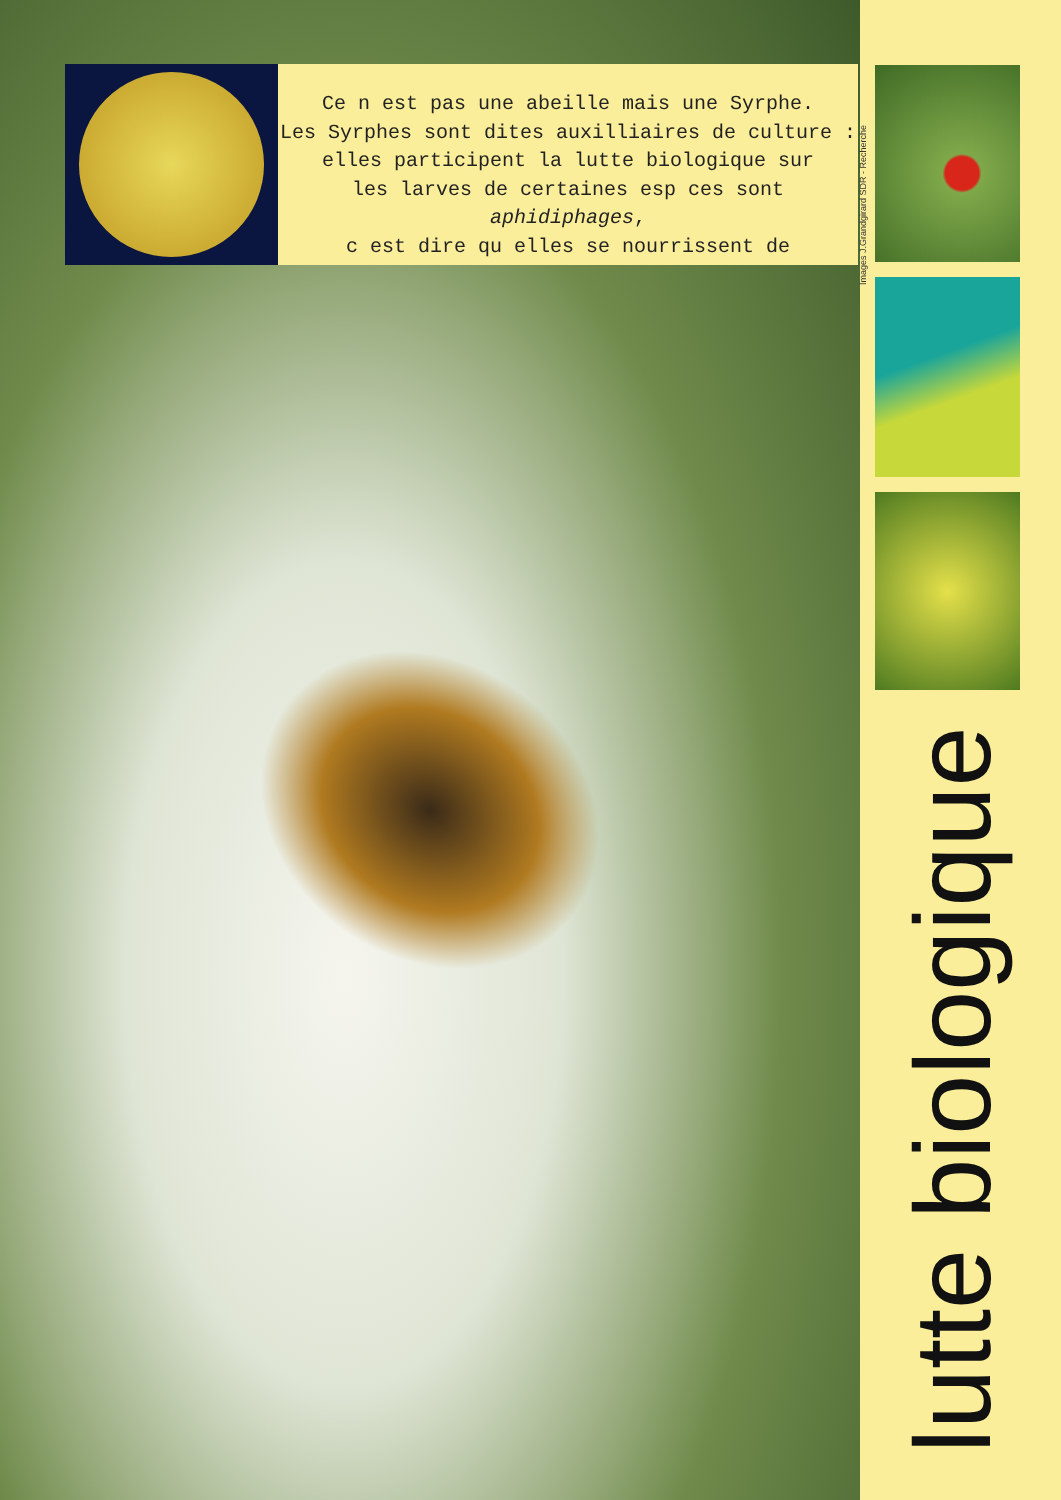Ce n est pas une abeille mais une Syrphe.
Les Syrphes sont dites auxilliaires de culture :
elles participent la lutte biologique sur
les larves de certaines esp ces sont
aphidiphages,
c est dire qu elles se nourrissent de
Images J.Grandgirard SDR - Recherche
lutte biologique